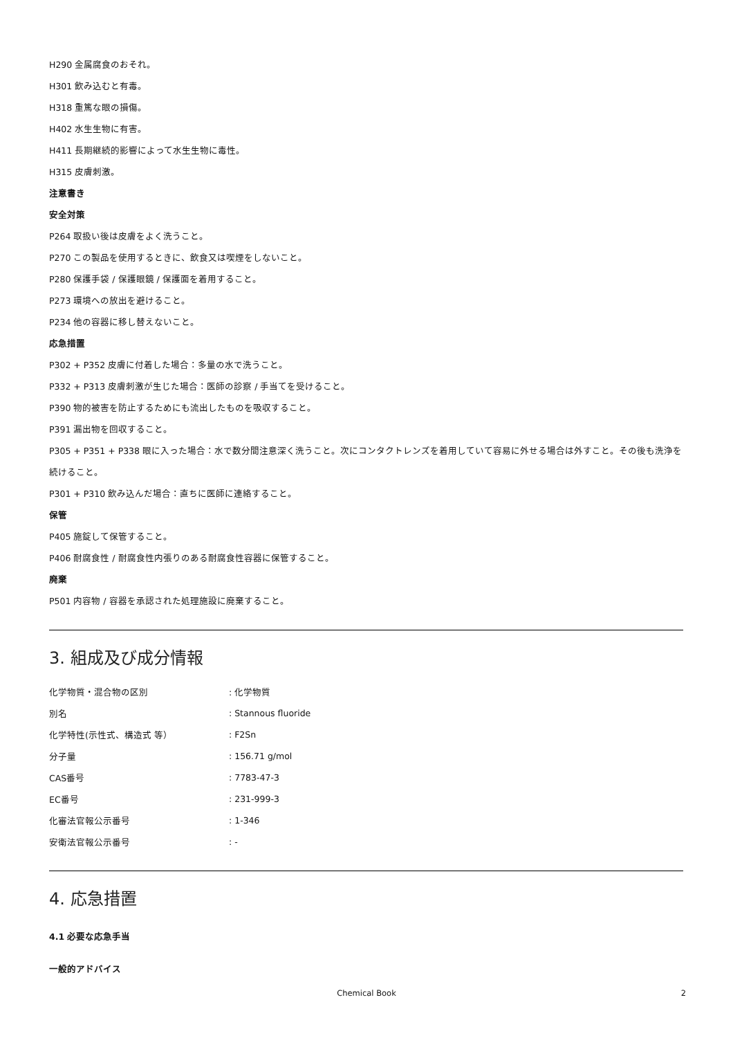H290 金属腐食のおそれ。
H301 飲み込むと有毒。
H318 重篤な眼の損傷。
H402 水生生物に有害。
H411 長期継続的影響によって水生生物に毒性。
H315 皮膚刺激。
注意書き
安全対策
P264 取扱い後は皮膚をよく洗うこと。
P270 この製品を使用するときに、飲食又は喫煙をしないこと。
P280 保護手袋 / 保護眼鏡 / 保護面を着用すること。
P273 環境への放出を避けること。
P234 他の容器に移し替えないこと。
応急措置
P302 + P352 皮膚に付着した場合：多量の水で洗うこと。
P332 + P313 皮膚刺激が生じた場合：医師の診察 / 手当てを受けること。
P390 物的被害を防止するためにも流出したものを吸収すること。
P391 漏出物を回収すること。
P305 + P351 + P338 眼に入った場合：水で数分間注意深く洗うこと。次にコンタクトレンズを着用していて容易に外せる場合は外すこと。その後も洗浄を続けること。
P301 + P310 飲み込んだ場合：直ちに医師に連絡すること。
保管
P405 施錠して保管すること。
P406 耐腐食性 / 耐腐食性内張りのある耐腐食性容器に保管すること。
廃棄
P501 内容物 / 容器を承認された処理施設に廃棄すること。
3. 組成及び成分情報
| 化学物質・混合物の区別 | : 化学物質 |
| 別名 | : Stannous fluoride |
| 化学特性(示性式、構造式 等） | : F2Sn |
| 分子量 | : 156.71 g/mol |
| CAS番号 | : 7783-47-3 |
| EC番号 | : 231-999-3 |
| 化審法官報公示番号 | : 1-346 |
| 安衛法官報公示番号 | : - |
4. 応急措置
4.1 必要な応急手当
一般的アドバイス
Chemical Book 2